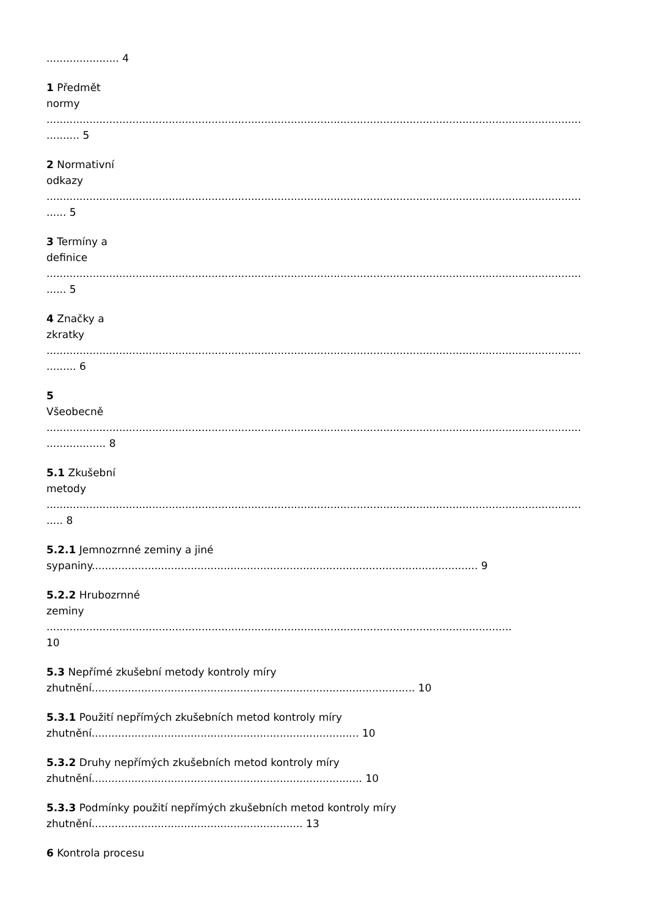...................... 4
1 Předmět
normy
............................................................................................................................................................................ 5
2 Normativní
odkazy
........................................................................................................................................................................ 5
3 Termíny a
definice
........................................................................................................................................................................ 5
4 Značky a
zkratky
........................................................................................................................................................................... 6
5
Všeobecně
.................................................................................................................................................................................... 8
5.1 Zkušební
metody
....................................................................................................................................................................... 8
5.2.1 Jemnozrnné zeminy a jiné
sypaniny..................................................................................................................... 9
5.2.2 Hrubozrnné
zeminy
.............................................................................................................................................
10
5.3 Nepřímé zkušební metody kontroly míry
zhutnění.................................................................................................. 10
5.3.1 Použití nepřímých zkušebních metod kontroly míry
zhutnění................................................................................. 10
5.3.2 Druhy nepřímých zkušebních metod kontroly míry
zhutnění.................................................................................. 10
5.3.3 Podmínky použití nepřímých zkušebních metod kontroly míry
zhutnění................................................................ 13
6 Kontrola procesu